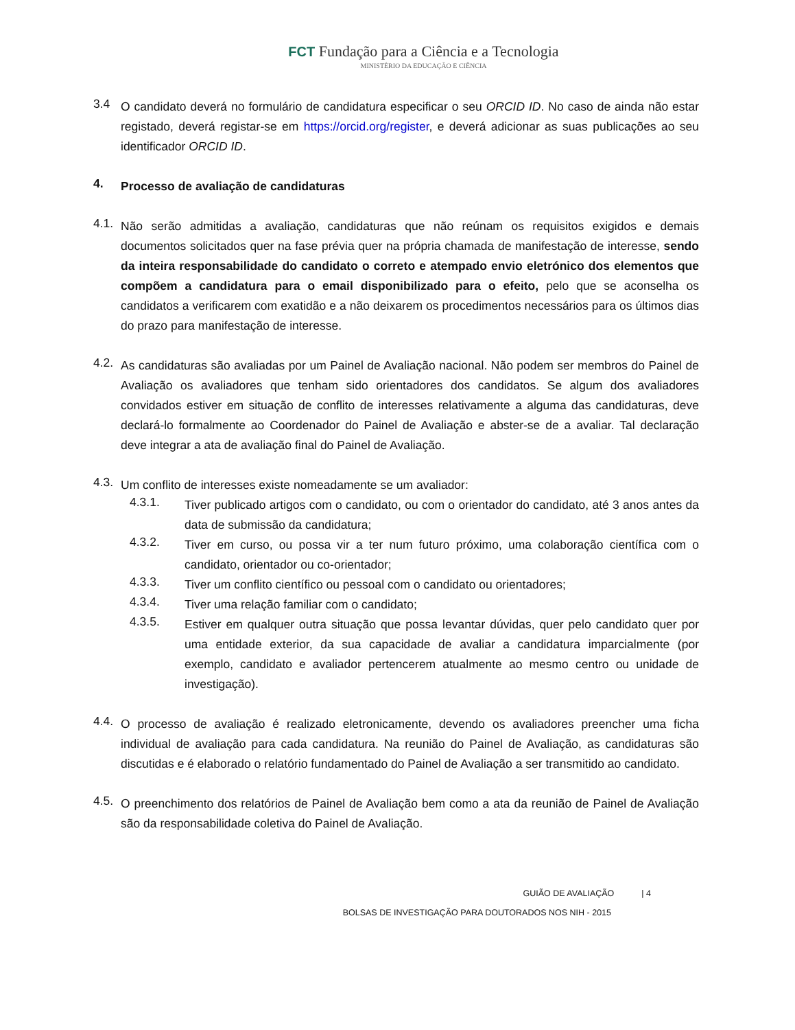FCT Fundação para a Ciência e a Tecnologia
MINISTÉRIO DA EDUCAÇÃO E CIÊNCIA
3.4
O candidato deverá no formulário de candidatura especificar o seu ORCID ID. No caso de ainda não estar registado, deverá registar-se em https://orcid.org/register, e deverá adicionar as suas publicações ao seu identificador ORCID ID.
4.
Processo de avaliação de candidaturas
4.1.
Não serão admitidas a avaliação, candidaturas que não reúnam os requisitos exigidos e demais documentos solicitados quer na fase prévia quer na própria chamada de manifestação de interesse, sendo da inteira responsabilidade do candidato o correto e atempado envio eletrónico dos elementos que compõem a candidatura para o email disponibilizado para o efeito, pelo que se aconselha os candidatos a verificarem com exatidão e a não deixarem os procedimentos necessários para os últimos dias do prazo para manifestação de interesse.
4.2.
As candidaturas são avaliadas por um Painel de Avaliação nacional. Não podem ser membros do Painel de Avaliação os avaliadores que tenham sido orientadores dos candidatos. Se algum dos avaliadores convidados estiver em situação de conflito de interesses relativamente a alguma das candidaturas, deve declará-lo formalmente ao Coordenador do Painel de Avaliação e abster-se de a avaliar. Tal declaração deve integrar a ata de avaliação final do Painel de Avaliação.
4.3.
Um conflito de interesses existe nomeadamente se um avaliador:
4.3.1.
Tiver publicado artigos com o candidato, ou com o orientador do candidato, até 3 anos antes da data de submissão da candidatura;
4.3.2.
Tiver em curso, ou possa vir a ter num futuro próximo, uma colaboração científica com o candidato, orientador ou co-orientador;
4.3.3.
Tiver um conflito científico ou pessoal com o candidato ou orientadores;
4.3.4.
Tiver uma relação familiar com o candidato;
4.3.5.
Estiver em qualquer outra situação que possa levantar dúvidas, quer pelo candidato quer por uma entidade exterior, da sua capacidade de avaliar a candidatura imparcialmente (por exemplo, candidato e avaliador pertencerem atualmente ao mesmo centro ou unidade de investigação).
4.4.
O processo de avaliação é realizado eletronicamente, devendo os avaliadores preencher uma ficha individual de avaliação para cada candidatura. Na reunião do Painel de Avaliação, as candidaturas são discutidas e é elaborado o relatório fundamentado do Painel de Avaliação a ser transmitido ao candidato.
4.5.
O preenchimento dos relatórios de Painel de Avaliação bem como a ata da reunião de Painel de Avaliação são da responsabilidade coletiva do Painel de Avaliação.
GUIÃO DE AVALIAÇÃO | 4
BOLSAS DE INVESTIGAÇÃO PARA DOUTORADOS NOS NIH - 2015